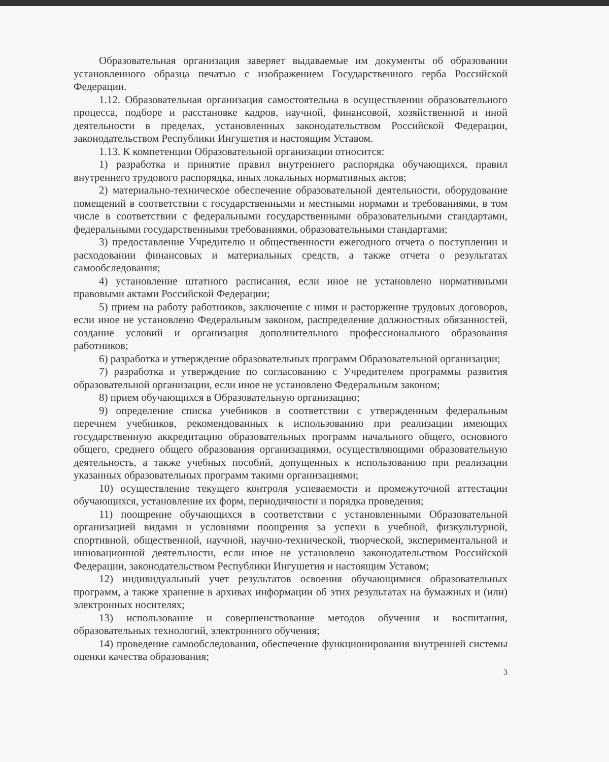Образовательная организация заверяет выдаваемые им документы об образовании установленного образца печатью с изображением Государственного герба Российской Федерации.
1.12. Образовательная организация самостоятельна в осуществлении образовательного процесса, подборе и расстановке кадров, научной, финансовой, хозяйственной и иной деятельности в пределах, установленных законодательством Российской Федерации, законодательством Республики Ингушетия и настоящим Уставом.
1.13. К компетенции Образовательной организации относится:
1) разработка и принятие правил внутреннего распорядка обучающихся, правил внутреннего трудового распорядка, иных локальных нормативных актов;
2) материально-техническое обеспечение образовательной деятельности, оборудование помещений в соответствии с государственными и местными нормами и требованиями, в том числе в соответствии с федеральными государственными образовательными стандартами, федеральными государственными требованиями, образовательными стандартами;
3) предоставление Учредителю и общественности ежегодного отчета о поступлении и расходовании финансовых и материальных средств, а также отчета о результатах самообследования;
4) установление штатного расписания, если иное не установлено нормативными правовыми актами Российской Федерации;
5) прием на работу работников, заключение с ними и расторжение трудовых договоров, если иное не установлено Федеральным законом, распределение должностных обязанностей, создание условий и организация дополнительного профессионального образования работников;
6) разработка и утверждение образовательных программ Образовательной организации;
7) разработка и утверждение по согласованию с Учредителем программы развития образовательной организации, если иное не установлено Федеральным законом;
8) прием обучающихся в Образовательную организацию;
9) определение списка учебников в соответствии с утвержденным федеральным перечнем учебников, рекомендованных к использованию при реализации имеющих государственную аккредитацию образовательных программ начального общего, основного общего, среднего общего образования организациями, осуществляющими образовательную деятельность, а также учебных пособий, допущенных к использованию при реализации указанных образовательных программ такими организациями;
10) осуществление текущего контроля успеваемости и промежуточной аттестации обучающихся, установление их форм, периодичности и порядка проведения;
11) поощрение обучающихся в соответствии с установленными Образовательной организацией видами и условиями поощрения за успехи в учебной, физкультурной, спортивной, общественной, научной, научно-технической, творческой, экспериментальной и инновационной деятельности, если иное не установлено законодательством Российской Федерации, законодательством Республики Ингушетия и настоящим Уставом;
12) индивидуальный учет результатов освоения обучающимися образовательных программ, а также хранение в архивах информации об этих результатах на бумажных и (или) электронных носителях;
13) использование и совершенствование методов обучения и воспитания, образовательных технологий, электронного обучения;
14) проведение самообследования, обеспечение функционирования внутренней системы оценки качества образования;
3